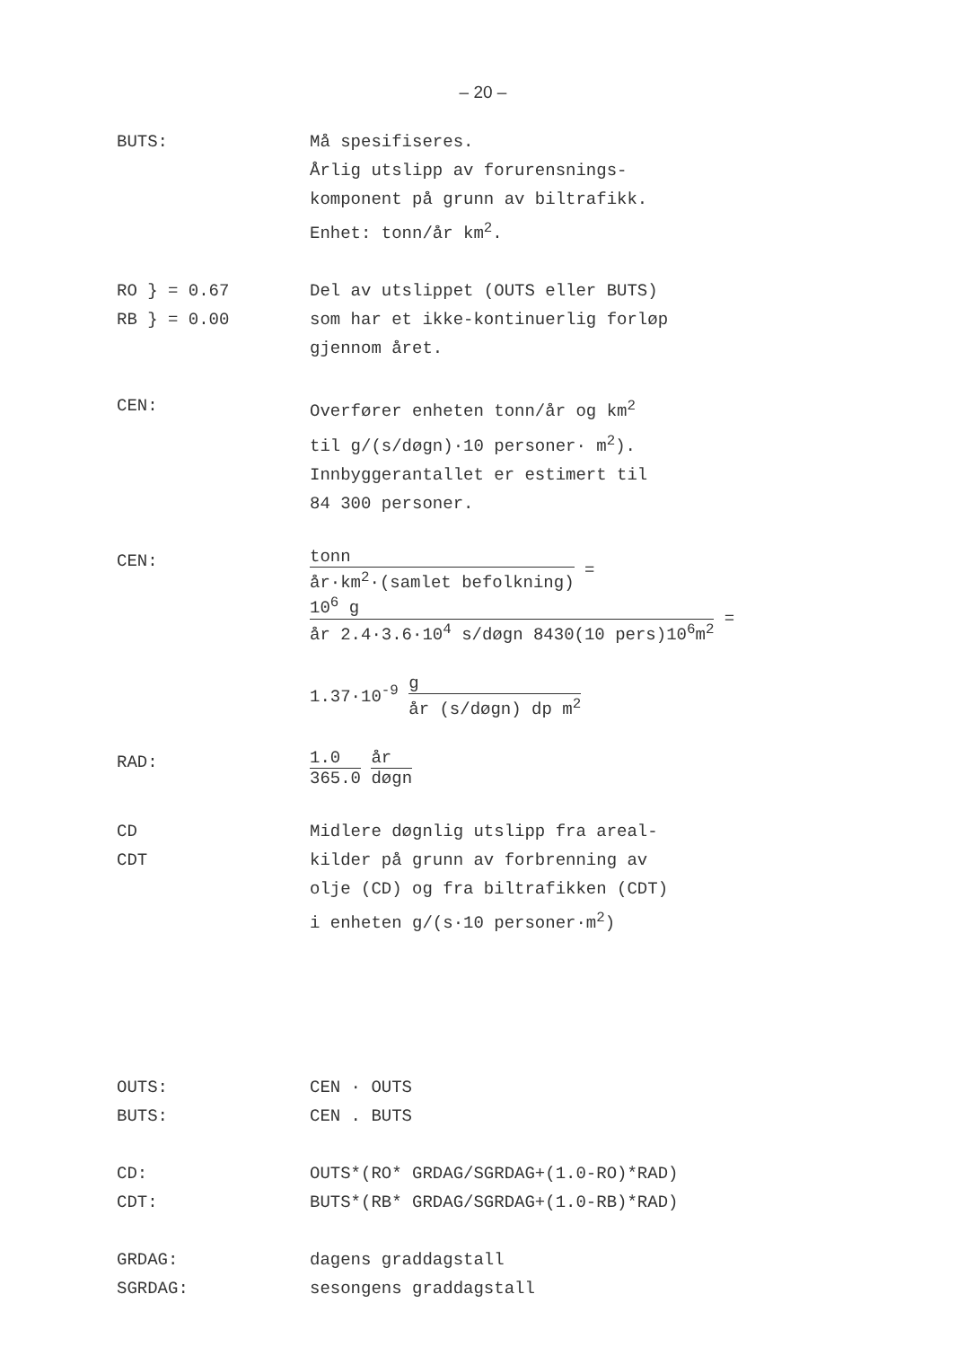– 20 –
BUTS: Må spesifiseres.
Årlig utslipp av forurensnings-
komponent på grunn av biltrafikk.
Enhet: tonn/år km<sup>2</sup>.
RO } = 0.67
RB } = 0.00
Del av utslippet (OUTS eller BUTS)
som har et ikke-kontinuerlig forløp
gjennom året.
CEN: Overfører enheten tonn/år og km<sup>2</sup>
til g/(s/døgn)·10 personer· m<sup>2</sup>).
Innbyggerantallet er estimert til
84 300 personer.
CEN:
tonn
år·km<sup>2</sup>·(samlet befolkning)
=
10<sup>6</sup> g
år 2.4·3.6·10<sup>4</sup> s/døgn 8430(10 pers)10<sup>6</sup>m<sup>2</sup>
=
1.37·10<sup>-9</sup>
g
år (s/døgn) dp m<sup>2</sup>
RAD:
1.0
365.0
år
døgn
CD
CDT
Midlere døgnlig utslipp fra areal-
kilder på grunn av forbrenning av
olje (CD) og fra biltrafikken (CDT)
i enheten g/(s·10 personer·m<sup>2</sup>)
OUTS:
BUTS:
CEN · OUTS
CEN . BUTS
CD:
CDT:
OUTS*(RO* GRDAG/SGRDAG+(1.0-RO)*RAD)
BUTS*(RB* GRDAG/SGRDAG+(1.0-RB)*RAD)
GRDAG:
SGRDAG:
dagens graddagstall
sesongens graddagstall